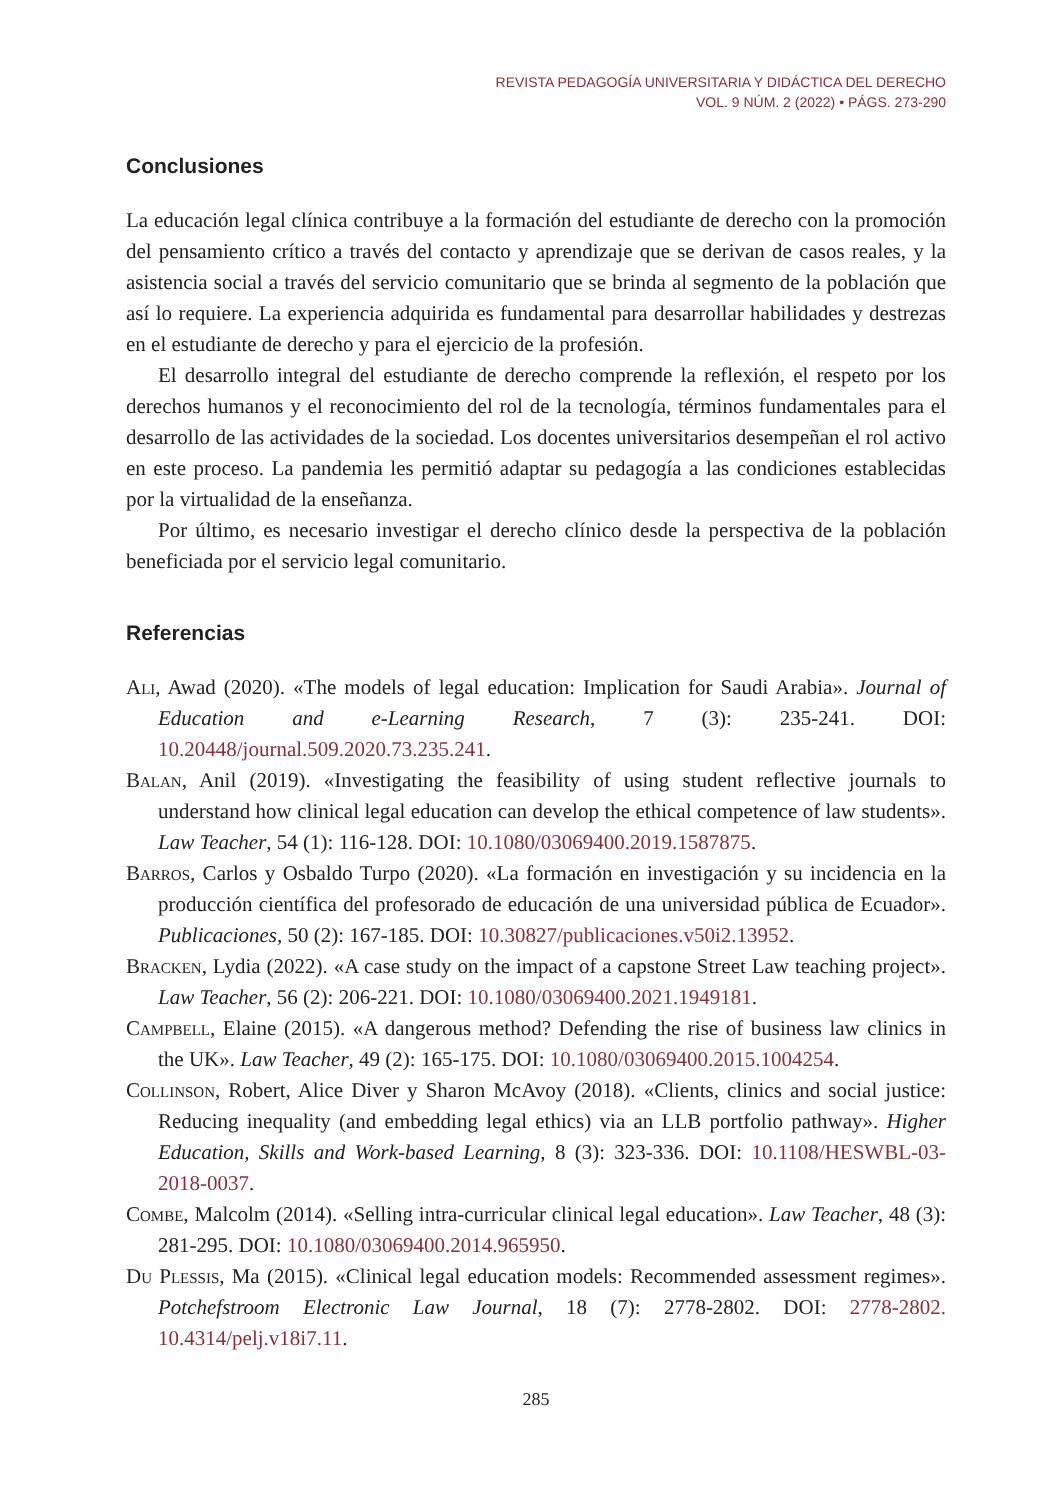REVISTA PEDAGOGÍA UNIVERSITARIA Y DIDÁCTICA DEL DERECHO
VOL. 9 NÚM. 2 (2022) • PÁGS. 273-290
Conclusiones
La educación legal clínica contribuye a la formación del estudiante de derecho con la promoción del pensamiento crítico a través del contacto y aprendizaje que se derivan de casos reales, y la asistencia social a través del servicio comunitario que se brinda al segmento de la población que así lo requiere. La experiencia adquirida es fundamental para desarrollar habilidades y destrezas en el estudiante de derecho y para el ejercicio de la profesión.
El desarrollo integral del estudiante de derecho comprende la reflexión, el respeto por los derechos humanos y el reconocimiento del rol de la tecnología, términos fundamentales para el desarrollo de las actividades de la sociedad. Los docentes universitarios desempeñan el rol activo en este proceso. La pandemia les permitió adaptar su pedagogía a las condiciones establecidas por la virtualidad de la enseñanza.
Por último, es necesario investigar el derecho clínico desde la perspectiva de la población beneficiada por el servicio legal comunitario.
Referencias
Ali, Awad (2020). «The models of legal education: Implication for Saudi Arabia». Journal of Education and e-Learning Research, 7 (3): 235-241. DOI: 10.20448/journal.509.2020.73.235.241.
Balan, Anil (2019). «Investigating the feasibility of using student reflective journals to understand how clinical legal education can develop the ethical competence of law students». Law Teacher, 54 (1): 116-128. DOI: 10.1080/03069400.2019.1587875.
Barros, Carlos y Osbaldo Turpo (2020). «La formación en investigación y su incidencia en la producción científica del profesorado de educación de una universidad pública de Ecuador». Publicaciones, 50 (2): 167-185. DOI: 10.30827/publicaciones.v50i2.13952.
Bracken, Lydia (2022). «A case study on the impact of a capstone Street Law teaching project». Law Teacher, 56 (2): 206-221. DOI: 10.1080/03069400.2021.1949181.
Campbell, Elaine (2015). «A dangerous method? Defending the rise of business law clinics in the UK». Law Teacher, 49 (2): 165-175. DOI: 10.1080/03069400.2015.1004254.
Collinson, Robert, Alice Diver y Sharon McAvoy (2018). «Clients, clinics and social justice: Reducing inequality (and embedding legal ethics) via an LLB portfolio pathway». Higher Education, Skills and Work-based Learning, 8 (3): 323-336. DOI: 10.1108/HESWBL-03-2018-0037.
Combe, Malcolm (2014). «Selling intra-curricular clinical legal education». Law Teacher, 48 (3): 281-295. DOI: 10.1080/03069400.2014.965950.
Du Plessis, Ma (2015). «Clinical legal education models: Recommended assessment regimes». Potchefstroom Electronic Law Journal, 18 (7): 2778-2802. DOI: 2778-2802. 10.4314/pelj.v18i7.11.
285